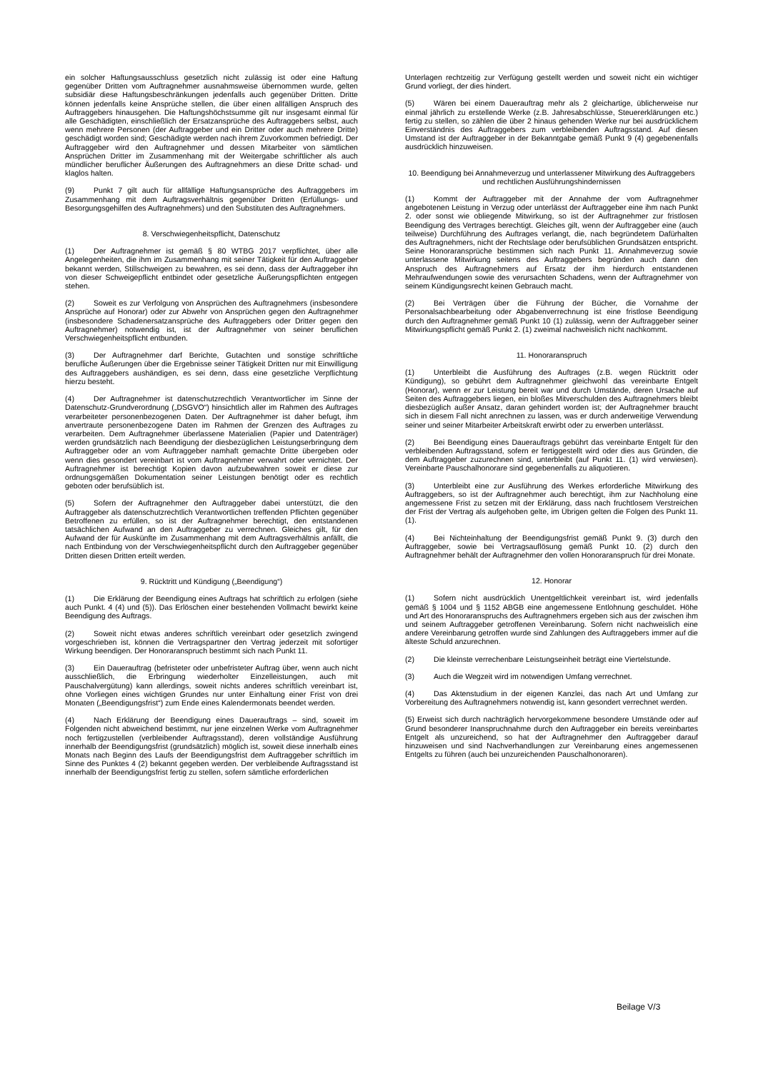ein solcher Haftungsausschluss gesetzlich nicht zulässig ist oder eine Haftung gegenüber Dritten vom Auftragnehmer ausnahmsweise übernommen wurde, gelten subsidiär diese Haftungsbeschränkungen jedenfalls auch gegenüber Dritten. Dritte können jedenfalls keine Ansprüche stellen, die über einen allfälligen Anspruch des Auftraggebers hinausgehen. Die Haftungshöchstsumme gilt nur insgesamt einmal für alle Geschädigten, einschließlich der Ersatzansprüche des Auftraggebers selbst, auch wenn mehrere Personen (der Auftraggeber und ein Dritter oder auch mehrere Dritte) geschädigt worden sind; Geschädigte werden nach ihrem Zuvorkommen befriedigt. Der Auftraggeber wird den Auftragnehmer und dessen Mitarbeiter von sämtlichen Ansprüchen Dritter im Zusammenhang mit der Weitergabe schriftlicher als auch mündlicher beruflicher Äußerungen des Auftragnehmers an diese Dritte schad- und klaglos halten.
(9) Punkt 7 gilt auch für allfällige Haftungsansprüche des Auftraggebers im Zusammenhang mit dem Auftragsverhältnis gegenüber Dritten (Erfüllungs- und Besorgungsgehilfen des Auftragnehmers) und den Substituten des Auftragnehmers.
8. Verschwiegenheitspflicht, Datenschutz
(1) Der Auftragnehmer ist gemäß § 80 WTBG 2017 verpflichtet, über alle Angelegenheiten, die ihm im Zusammenhang mit seiner Tätigkeit für den Auftraggeber bekannt werden, Stillschweigen zu bewahren, es sei denn, dass der Auftraggeber ihn von dieser Schweigepflicht entbindet oder gesetzliche Äußerungspflichten entgegen stehen.
(2) Soweit es zur Verfolgung von Ansprüchen des Auftragnehmers (insbesondere Ansprüche auf Honorar) oder zur Abwehr von Ansprüchen gegen den Auftragnehmer (insbesondere Schadenersatzansprüche des Auftraggebers oder Dritter gegen den Auftragnehmer) notwendig ist, ist der Auftragnehmer von seiner beruflichen Verschwiegenheitspflicht entbunden.
(3) Der Auftragnehmer darf Berichte, Gutachten und sonstige schriftliche berufliche Äußerungen über die Ergebnisse seiner Tätigkeit Dritten nur mit Einwilligung des Auftraggebers aushändigen, es sei denn, dass eine gesetzliche Verpflichtung hierzu besteht.
(4) Der Auftragnehmer ist datenschutzrechtlich Verantwortlicher im Sinne der Datenschutz-Grundverordnung („DSGVO“) hinsichtlich aller im Rahmen des Auftrages verarbeiteter personenbezogenen Daten. Der Auftragnehmer ist daher befugt, ihm anvertraute personenbezogene Daten im Rahmen der Grenzen des Auftrages zu verarbeiten. Dem Auftragnehmer überlassene Materialien (Papier und Datenträger) werden grundsätzlich nach Beendigung der diesbezüglichen Leistungserbringung dem Auftraggeber oder an vom Auftraggeber namhaft gemachte Dritte übergeben oder wenn dies gesondert vereinbart ist vom Auftragnehmer verwahrt oder vernichtet. Der Auftragnehmer ist berechtigt Kopien davon aufzubewahren soweit er diese zur ordnungsgemäßen Dokumentation seiner Leistungen benötigt oder es rechtlich geboten oder berufsüblich ist.
(5) Sofern der Auftragnehmer den Auftraggeber dabei unterstützt, die den Auftraggeber als datenschutzrechtlich Verantwortlichen treffenden Pflichten gegenüber Betroffenen zu erfüllen, so ist der Auftragnehmer berechtigt, den entstandenen tatsächlichen Aufwand an den Auftraggeber zu verrechnen. Gleiches gilt, für den Aufwand der für Auskünfte im Zusammenhang mit dem Auftragsverhältnis anfällt, die nach Entbindung von der Verschwiegenheitspflicht durch den Auftraggeber gegenüber Dritten diesen Dritten erteilt werden.
9. Rücktritt und Kündigung („Beendigung“)
(1) Die Erklärung der Beendigung eines Auftrags hat schriftlich zu erfolgen (siehe auch Punkt. 4 (4) und (5)). Das Erlöschen einer bestehenden Vollmacht bewirkt keine Beendigung des Auftrags.
(2) Soweit nicht etwas anderes schriftlich vereinbart oder gesetzlich zwingend vorgeschrieben ist, können die Vertragspartner den Vertrag jederzeit mit sofortiger Wirkung beendigen. Der Honoraranspruch bestimmt sich nach Punkt 11.
(3) Ein Dauerauftrag (befristeter oder unbefristeter Auftrag über, wenn auch nicht ausschließlich, die Erbringung wiederholter Einzelleistungen, auch mit Pauschalvergütung) kann allerdings, soweit nichts anderes schriftlich vereinbart ist, ohne Vorliegen eines wichtigen Grundes nur unter Einhaltung einer Frist von drei Monaten („Beendigungsfrist“) zum Ende eines Kalendermonats beendet werden.
(4) Nach Erklärung der Beendigung eines Dauerauftrags – sind, soweit im Folgenden nicht abweichend bestimmt, nur jene einzelnen Werke vom Auftragnehmer noch fertigzustellen (verbleibender Auftragsstand), deren vollständige Ausführung innerhalb der Beendigungsfrist (grundsätzlich) möglich ist, soweit diese innerhalb eines Monats nach Beginn des Laufs der Beendigungsfrist dem Auftraggeber schriftlich im Sinne des Punktes 4 (2) bekannt gegeben werden. Der verbleibende Auftragsstand ist innerhalb der Beendigungsfrist fertig zu stellen, sofern sämtliche erforderlichen
Unterlagen rechtzeitig zur Verfügung gestellt werden und soweit nicht ein wichtiger Grund vorliegt, der dies hindert.
(5) Wären bei einem Dauerauftrag mehr als 2 gleichartige, üblicherweise nur einmal jährlich zu erstellende Werke (z.B. Jahresabschlüsse, Steuererklärungen etc.) fertig zu stellen, so zählen die über 2 hinaus gehenden Werke nur bei ausdrücklichem Einverständnis des Auftraggebers zum verbleibenden Auftragsstand. Auf diesen Umstand ist der Auftraggeber in der Bekanntgabe gemäß Punkt 9 (4) gegebenenfalls ausdrücklich hinzuweisen.
10. Beendigung bei Annahmeverzug und unterlassener Mitwirkung des Auftraggebers und rechtlichen Ausführungshindernissen
(1) Kommt der Auftraggeber mit der Annahme der vom Auftragnehmer angebotenen Leistung in Verzug oder unterlässt der Auftraggeber eine ihm nach Punkt 2. oder sonst wie obliegende Mitwirkung, so ist der Auftragnehmer zur fristlosen Beendigung des Vertrages berechtigt. Gleiches gilt, wenn der Auftraggeber eine (auch teilweise) Durchführung des Auftrages verlangt, die, nach begründetem Dafürhalten des Auftragnehmers, nicht der Rechtslage oder berufsüblichen Grundsätzen entspricht. Seine Honoraransprüche bestimmen sich nach Punkt 11. Annahmeverzug sowie unterlassene Mitwirkung seitens des Auftraggebers begründen auch dann den Anspruch des Auftragnehmers auf Ersatz der ihm hierdurch entstandenen Mehraufwendungen sowie des verursachten Schadens, wenn der Auftragnehmer von seinem Kündigungsrecht keinen Gebrauch macht.
(2) Bei Verträgen über die Führung der Bücher, die Vornahme der Personalsachbearbeitung oder Abgabenverrechnung ist eine fristlose Beendigung durch den Auftragnehmer gemäß Punkt 10 (1) zulässig, wenn der Auftraggeber seiner Mitwirkungspflicht gemäß Punkt 2. (1) zweimal nachweislich nicht nachkommt.
11. Honoraranspruch
(1) Unterbleibt die Ausführung des Auftrages (z.B. wegen Rücktritt oder Kündigung), so gebührt dem Auftragnehmer gleichwohl das vereinbarte Entgelt (Honorar), wenn er zur Leistung bereit war und durch Umstände, deren Ursache auf Seiten des Auftraggebers liegen, ein bloßes Mitverschulden des Auftragnehmers bleibt diesbezüglich außer Ansatz, daran gehindert worden ist; der Auftragnehmer braucht sich in diesem Fall nicht anrechnen zu lassen, was er durch anderweitige Verwendung seiner und seiner Mitarbeiter Arbeitskraft erwirbt oder zu erwerben unterlässt.
(2) Bei Beendigung eines Dauerauftrags gebührt das vereinbarte Entgelt für den verbleibenden Auftragsstand, sofern er fertiggestellt wird oder dies aus Gründen, die dem Auftraggeber zuzurechnen sind, unterbleibt (auf Punkt 11. (1) wird verwiesen). Vereinbarte Pauschalhonorare sind gegebenenfalls zu aliquotieren.
(3) Unterbleibt eine zur Ausführung des Werkes erforderliche Mitwirkung des Auftraggebers, so ist der Auftragnehmer auch berechtigt, ihm zur Nachholung eine angemessene Frist zu setzen mit der Erklärung, dass nach fruchtlosem Verstreichen der Frist der Vertrag als aufgehoben gelte, im Übrigen gelten die Folgen des Punkt 11. (1).
(4) Bei Nichteinhaltung der Beendigungsfrist gemäß Punkt 9. (3) durch den Auftraggeber, sowie bei Vertragsauflösung gemäß Punkt 10. (2) durch den Auftragnehmer behält der Auftragnehmer den vollen Honoraranspruch für drei Monate.
12. Honorar
(1) Sofern nicht ausdrücklich Unentgeltlichkeit vereinbart ist, wird jedenfalls gemäß § 1004 und § 1152 ABGB eine angemessene Entlohnung geschuldet. Höhe und Art des Honoraranspruchs des Auftragnehmers ergeben sich aus der zwischen ihm und seinem Auftraggeber getroffenen Vereinbarung. Sofern nicht nachweislich eine andere Vereinbarung getroffen wurde sind Zahlungen des Auftraggebers immer auf die älteste Schuld anzurechnen.
(2) Die kleinste verrechenbare Leistungseinheit beträgt eine Viertelstunde.
(3) Auch die Wegzeit wird im notwendigen Umfang verrechnet.
(4) Das Aktenstudium in der eigenen Kanzlei, das nach Art und Umfang zur Vorbereitung des Auftragnehmers notwendig ist, kann gesondert verrechnet werden.
(5) Erweist sich durch nachträglich hervorgekommene besondere Umstände oder auf Grund besonderer Inanspruchnahme durch den Auftraggeber ein bereits vereinbartes Entgelt als unzureichend, so hat der Auftragnehmer den Auftraggeber darauf hinzuweisen und sind Nachverhandlungen zur Vereinbarung eines angemessenen Entgelts zu führen (auch bei unzureichenden Pauschalhonoraren).
Beilage V/3